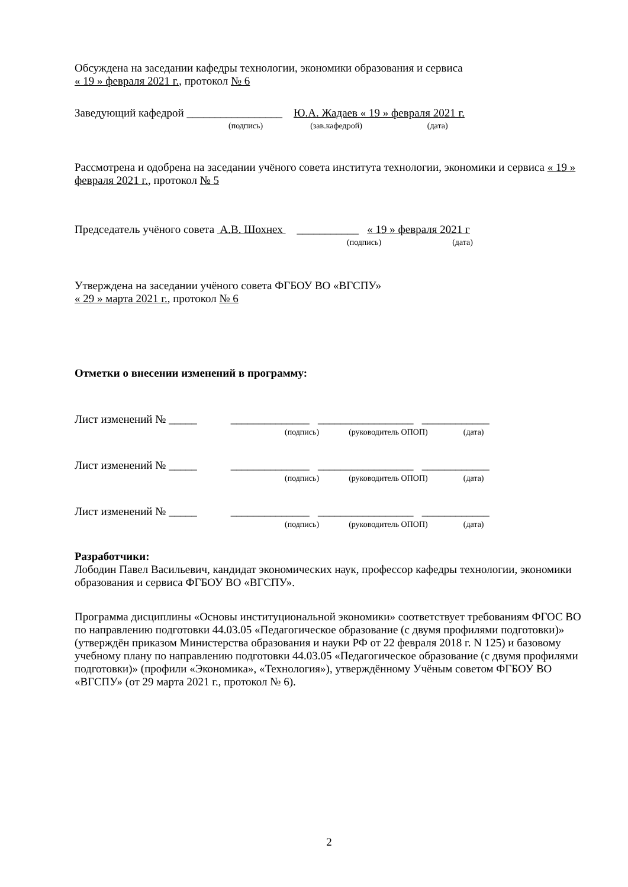Обсуждена на заседании кафедры технологии, экономики образования и сервиса
« 19 » февраля 2021 г., протокол № 6
Заведующий кафедрой _________________ Ю.А. Жадаев « 19 » февраля 2021 г.
(подпись) (зав.кафедрой) (дата)
Рассмотрена и одобрена на заседании учёного совета института технологии, экономики и сервиса « 19 » февраля 2021 г., протокол № 5
Председатель учёного совета А.В. Шохнех ___________ « 19 » февраля 2021 г
(подпись) (дата)
Утверждена на заседании учёного совета ФГБОУ ВО «ВГСПУ»
« 29 » марта 2021 г., протокол № 6
Отметки о внесении изменений в программу:
Лист изменений № _____ ______________ _________________ ____________
(подпись) (руководитель ОПОП) (дата)
Лист изменений № _____ ______________ _________________ ____________
(подпись) (руководитель ОПОП) (дата)
Лист изменений № _____ ______________ _________________ ____________
(подпись) (руководитель ОПОП) (дата)
Разработчики:
Лободин Павел Васильевич, кандидат экономических наук, профессор кафедры технологии, экономики образования и сервиса ФГБОУ ВО «ВГСПУ».
Программа дисциплины «Основы институциональной экономики» соответствует требованиям ФГОС ВО по направлению подготовки 44.03.05 «Педагогическое образование (с двумя профилями подготовки)» (утверждён приказом Министерства образования и науки РФ от 22 февраля 2018 г. N 125) и базовому учебному плану по направлению подготовки 44.03.05 «Педагогическое образование (с двумя профилями подготовки)» (профили «Экономика», «Технология»), утверждённому Учёным советом ФГБОУ ВО «ВГСПУ» (от 29 марта 2021 г., протокол № 6).
2